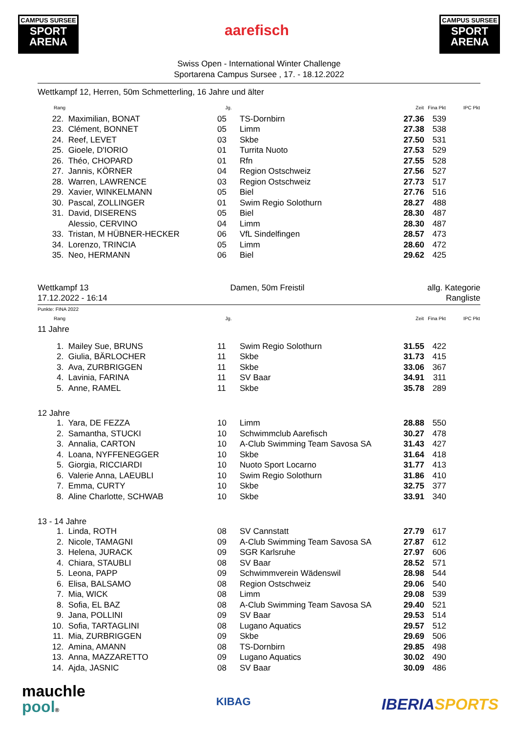CAMPUS SURSEE
SPORT
ARENA
aarefisch
CAMPUS SURSEE
SPORT
ARENA
Swiss Open - International Winter Challenge
Sportarena Campus Sursee , 17. - 18.12.2022
Wettkampf 12, Herren, 50m Schmetterling, 16 Jahre und älter
| Rang | | Jg. | | Zeit | Fina Pkt | IPC Pkt |
| --- | --- | --- | --- | --- | --- | --- |
| 22. | Maximilian, BONAT | 05 | TS-Dornbirn | 27.36 | 539 | |
| 23. | Clément, BONNET | 05 | Limm | 27.38 | 538 | |
| 24. | Reef, LEVET | 03 | Skbe | 27.50 | 531 | |
| 25. | Gioele, D'IORIO | 01 | Turrita Nuoto | 27.53 | 529 | |
| 26. | Théo, CHOPARD | 01 | Rfn | 27.55 | 528 | |
| 27. | Jannis, KÖRNER | 04 | Region Ostschweiz | 27.56 | 527 | |
| 28. | Warren, LAWRENCE | 03 | Region Ostschweiz | 27.73 | 517 | |
| 29. | Xavier, WINKELMANN | 05 | Biel | 27.76 | 516 | |
| 30. | Pascal, ZOLLINGER | 01 | Swim Regio Solothurn | 28.27 | 488 | |
| 31. | David, DISERENS | 05 | Biel | 28.30 | 487 | |
| | Alessio, CERVINO | 04 | Limm | 28.30 | 487 | |
| 33. | Tristan, M HÜBNER-HECKER | 06 | VfL Sindelfingen | 28.57 | 473 | |
| 34. | Lorenzo, TRINCIA | 05 | Limm | 28.60 | 472 | |
| 35. | Neo, HERMANN | 06 | Biel | 29.62 | 425 | |
Wettkampf 13
17.12.2022 - 16:14
Damen, 50m Freistil allg. Kategorie
Rangliste
Punkte: FINA 2022
| Rang | | Jg. | | Zeit | Fina Pkt | IPC Pkt |
| --- | --- | --- | --- | --- | --- | --- |
| 11 Jahre | | | | | | |
| 1. | Mailey Sue, BRUNS | 11 | Swim Regio Solothurn | 31.55 | 422 | |
| 2. | Giulia, BÄRLOCHER | 11 | Skbe | 31.73 | 415 | |
| 3. | Ava, ZURBRIGGEN | 11 | Skbe | 33.06 | 367 | |
| 4. | Lavinia, FARINA | 11 | SV Baar | 34.91 | 311 | |
| 5. | Anne, RAMEL | 11 | Skbe | 35.78 | 289 | |
| 12 Jahre | | | | | | |
| 1. | Yara, DE FEZZA | 10 | Limm | 28.88 | 550 | |
| 2. | Samantha, STUCKI | 10 | Schwimmclub Aarefisch | 30.27 | 478 | |
| 3. | Annalia, CARTON | 10 | A-Club Swimming Team Savosa SA | 31.43 | 427 | |
| 4. | Loana, NYFFENEGGER | 10 | Skbe | 31.64 | 418 | |
| 5. | Giorgia, RICCIARDI | 10 | Nuoto Sport Locarno | 31.77 | 413 | |
| 6. | Valerie Anna, LAEUBLI | 10 | Swim Regio Solothurn | 31.86 | 410 | |
| 7. | Emma, CURTY | 10 | Skbe | 32.75 | 377 | |
| 8. | Aline Charlotte, SCHWAB | 10 | Skbe | 33.91 | 340 | |
| 13 - 14 Jahre | | | | | | |
| 1. | Linda, ROTH | 08 | SV Cannstatt | 27.79 | 617 | |
| 2. | Nicole, TAMAGNI | 09 | A-Club Swimming Team Savosa SA | 27.87 | 612 | |
| 3. | Helena, JURACK | 09 | SGR Karlsruhe | 27.97 | 606 | |
| 4. | Chiara, STAUBLI | 08 | SV Baar | 28.52 | 571 | |
| 5. | Leona, PAPP | 09 | Schwimmverein Wädenswil | 28.98 | 544 | |
| 6. | Elisa, BALSAMO | 08 | Region Ostschweiz | 29.06 | 540 | |
| 7. | Mia, WICK | 08 | Limm | 29.08 | 539 | |
| 8. | Sofia, EL BAZ | 08 | A-Club Swimming Team Savosa SA | 29.40 | 521 | |
| 9. | Jana, POLLINI | 09 | SV Baar | 29.53 | 514 | |
| 10. | Sofia, TARTAGLINI | 08 | Lugano Aquatics | 29.57 | 512 | |
| 11. | Mia, ZURBRIGGEN | 09 | Skbe | 29.69 | 506 | |
| 12. | Amina, AMANN | 08 | TS-Dornbirn | 29.85 | 498 | |
| 13. | Anna, MAZZARETTO | 09 | Lugano Aquatics | 30.02 | 490 | |
| 14. | Ajda, JASNIC | 08 | SV Baar | 30.09 | 486 | |
mauchle
pool®
KIBAG
IBERIASPORTS